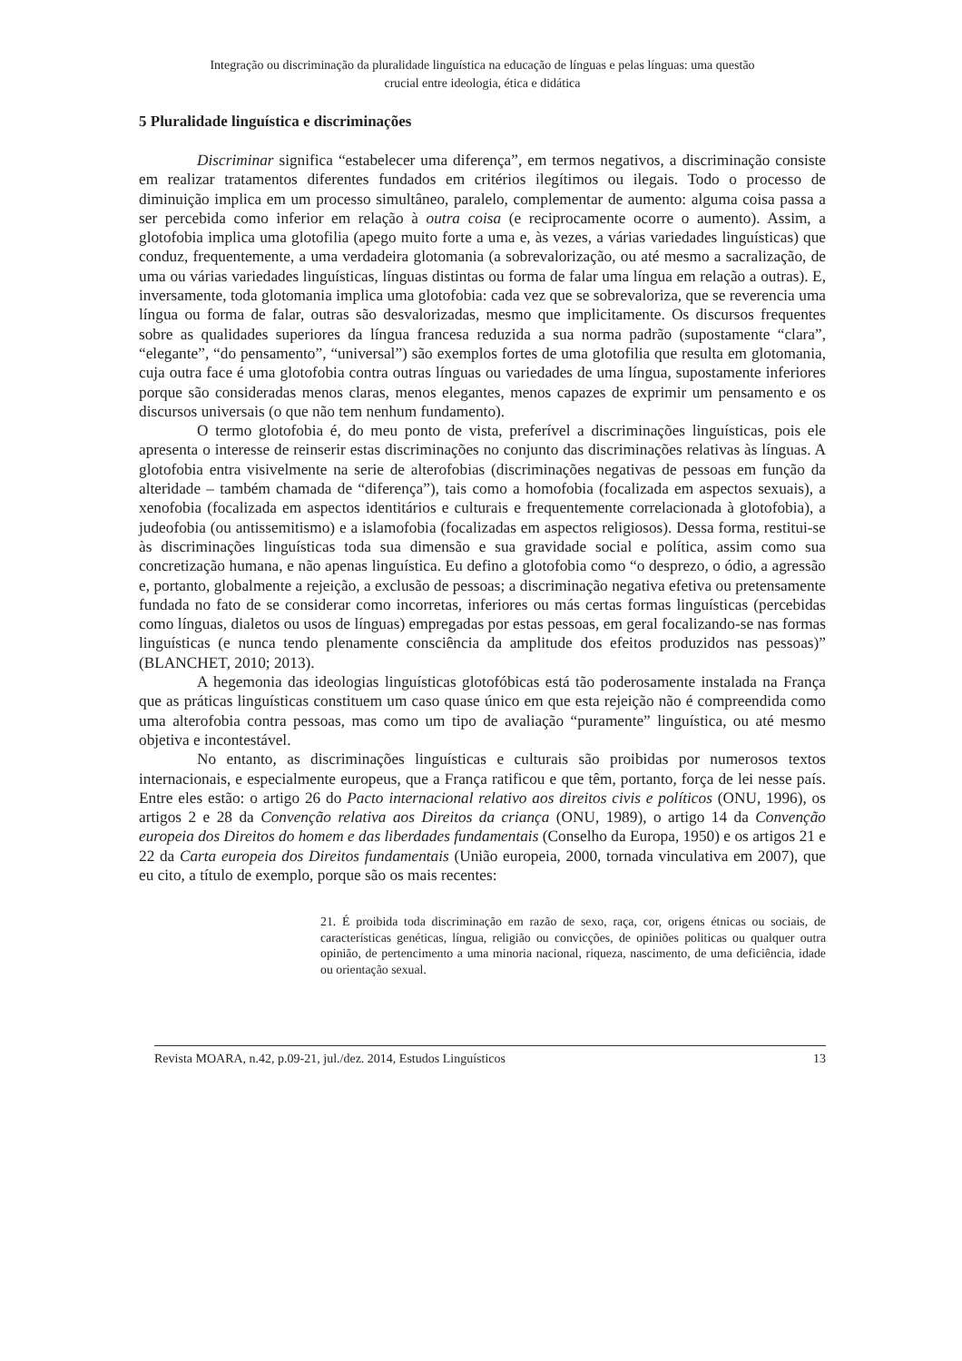Integração ou discriminação da pluralidade linguística na educação de línguas e pelas línguas: uma questão
crucial entre ideologia, ética e didática
5 Pluralidade linguística e discriminações
Discriminar significa “estabelecer uma diferença”, em termos negativos, a discriminação consiste em realizar tratamentos diferentes fundados em critérios ilegítimos ou ilegais. Todo o processo de diminuição implica em um processo simultâneo, paralelo, complementar de aumento: alguma coisa passa a ser percebida como inferior em relação à outra coisa (e reciprocamente ocorre o aumento). Assim, a glotofobia implica uma glotofilia (apego muito forte a uma e, às vezes, a várias variedades linguísticas) que conduz, frequentemente, a uma verdadeira glotomania (a sobrevalorização, ou até mesmo a sacralização, de uma ou várias variedades linguísticas, línguas distintas ou forma de falar uma língua em relação a outras). E, inversamente, toda glotomania implica uma glotofobia: cada vez que se sobrevaloriza, que se reverencia uma língua ou forma de falar, outras são desvalorizadas, mesmo que implicitamente. Os discursos frequentes sobre as qualidades superiores da língua francesa reduzida a sua norma padrão (supostamente “clara”, “elegante”, “do pensamento”, “universal”) são exemplos fortes de uma glotofilia que resulta em glotomania, cuja outra face é uma glotofobia contra outras línguas ou variedades de uma língua, supostamente inferiores porque são consideradas menos claras, menos elegantes, menos capazes de exprimir um pensamento e os discursos universais (o que não tem nenhum fundamento).
O termo glotofobia é, do meu ponto de vista, preferível a discriminações linguísticas, pois ele apresenta o interesse de reinserir estas discriminações no conjunto das discriminações relativas às línguas. A glotofobia entra visivelmente na serie de alterofobias (discriminações negativas de pessoas em função da alteridade – também chamada de “diferença”), tais como a homofobia (focalizada em aspectos sexuais), a xenofobia (focalizada em aspectos identitários e culturais e frequentemente correlacionada à glotofobia), a judeofobia (ou antissemitismo) e a islamofobia (focalizadas em aspectos religiosos). Dessa forma, restitui-se às discriminações linguísticas toda sua dimensão e sua gravidade social e política, assim como sua concretização humana, e não apenas linguística. Eu defino a glotofobia como “o desprezo, o ódio, a agressão e, portanto, globalmente a rejeição, a exclusão de pessoas; a discriminação negativa efetiva ou pretensamente fundada no fato de se considerar como incorretas, inferiores ou más certas formas linguísticas (percebidas como línguas, dialetos ou usos de línguas) empregadas por estas pessoas, em geral focalizando-se nas formas linguísticas (e nunca tendo plenamente consciência da amplitude dos efeitos produzidos nas pessoas)” (BLANCHET, 2010; 2013).
A hegemonia das ideologias linguísticas glotofóbicas está tão poderosamente instalada na França que as práticas linguísticas constituem um caso quase único em que esta rejeição não é compreendida como uma alterofobia contra pessoas, mas como um tipo de avaliação “puramente” linguística, ou até mesmo objetiva e incontestável.
No entanto, as discriminações linguísticas e culturais são proibidas por numerosos textos internacionais, e especialmente europeus, que a França ratificou e que têm, portanto, força de lei nesse país. Entre eles estão: o artigo 26 do Pacto internacional relativo aos direitos civis e políticos (ONU, 1996), os artigos 2 e 28 da Convenção relativa aos Direitos da criança (ONU, 1989), o artigo 14 da Convenção europeia dos Direitos do homem e das liberdades fundamentais (Conselho da Europa, 1950) e os artigos 21 e 22 da Carta europeia dos Direitos fundamentais (União europeia, 2000, tornada vinculativa em 2007), que eu cito, a título de exemplo, porque são os mais recentes:
21. É proibida toda discriminação em razão de sexo, raça, cor, origens étnicas ou sociais, de características genéticas, língua, religião ou convicções, de opiniões politicas ou qualquer outra opinião, de pertencimento a uma minoria nacional, riqueza, nascimento, de uma deficiência, idade ou orientação sexual.
Revista MOARA, n.42, p.09-21, jul./dez. 2014, Estudos Linguísticos 13